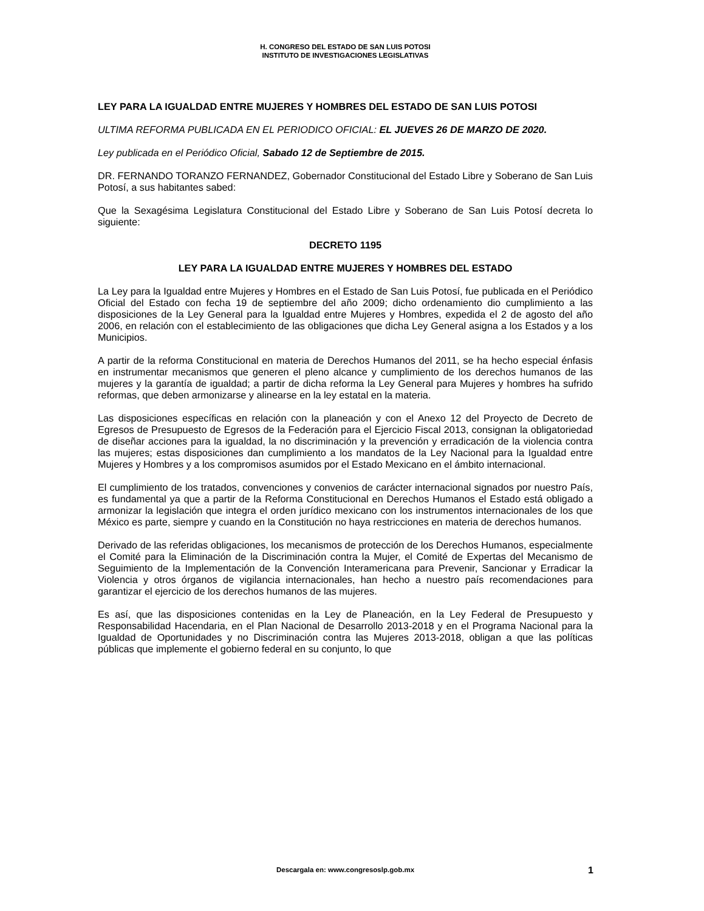H. CONGRESO DEL ESTADO DE SAN LUIS POTOSI
INSTITUTO DE INVESTIGACIONES LEGISLATIVAS
LEY PARA LA IGUALDAD ENTRE MUJERES Y HOMBRES DEL ESTADO DE SAN LUIS POTOSI
ULTIMA REFORMA PUBLICADA EN EL PERIODICO OFICIAL: EL JUEVES 26 DE MARZO DE 2020.
Ley publicada en el Periódico Oficial, Sabado 12 de Septiembre de 2015.
DR. FERNANDO TORANZO FERNANDEZ, Gobernador Constitucional del Estado Libre y Soberano de San Luis Potosí, a sus habitantes sabed:
Que la Sexagésima Legislatura Constitucional del Estado Libre y Soberano de San Luis Potosí decreta lo siguiente:
DECRETO 1195
LEY PARA LA IGUALDAD ENTRE MUJERES Y HOMBRES DEL ESTADO
La Ley para la Igualdad entre Mujeres y Hombres en el Estado de San Luis Potosí, fue publicada en el Periódico Oficial del Estado con fecha 19 de septiembre del año 2009; dicho ordenamiento dio cumplimiento a las disposiciones de la Ley General para la Igualdad entre Mujeres y Hombres, expedida el 2 de agosto del año 2006, en relación con el establecimiento de las obligaciones que dicha Ley General asigna a los Estados y a los Municipios.
A partir de la reforma Constitucional en materia de Derechos Humanos del 2011, se ha hecho especial énfasis en instrumentar mecanismos que generen el pleno alcance y cumplimiento de los derechos humanos de las mujeres y la garantía de igualdad; a partir de dicha reforma la Ley General para Mujeres y hombres ha sufrido reformas, que deben armonizarse y alinearse en la ley estatal en la materia.
Las disposiciones específicas en relación con la planeación y con el Anexo 12 del Proyecto de Decreto de Egresos de Presupuesto de Egresos de la Federación para el Ejercicio Fiscal 2013, consignan la obligatoriedad de diseñar acciones para la igualdad, la no discriminación y la prevención y erradicación de la violencia contra las mujeres; estas disposiciones dan cumplimiento a los mandatos de la Ley Nacional para la Igualdad entre Mujeres y Hombres y a los compromisos asumidos por el Estado Mexicano en el ámbito internacional.
El cumplimiento de los tratados, convenciones y convenios de carácter internacional signados por nuestro País, es fundamental ya que a partir de la Reforma Constitucional en Derechos Humanos el Estado está obligado a armonizar la legislación que integra el orden jurídico mexicano con los instrumentos internacionales de los que México es parte, siempre y cuando en la Constitución no haya restricciones en materia de derechos humanos.
Derivado de las referidas obligaciones, los mecanismos de protección de los Derechos Humanos, especialmente el Comité para la Eliminación de la Discriminación contra la Mujer, el Comité de Expertas del Mecanismo de Seguimiento de la Implementación de la Convención Interamericana para Prevenir, Sancionar y Erradicar la Violencia y otros órganos de vigilancia internacionales, han hecho a nuestro país recomendaciones para garantizar el ejercicio de los derechos humanos de las mujeres.
Es así, que las disposiciones contenidas en la Ley de Planeación, en la Ley Federal de Presupuesto y Responsabilidad Hacendaria, en el Plan Nacional de Desarrollo 2013-2018 y en el Programa Nacional para la Igualdad de Oportunidades y no Discriminación contra las Mujeres 2013-2018, obligan a que las políticas públicas que implemente el gobierno federal en su conjunto, lo que
Descargala en: www.congresoslp.gob.mx 1